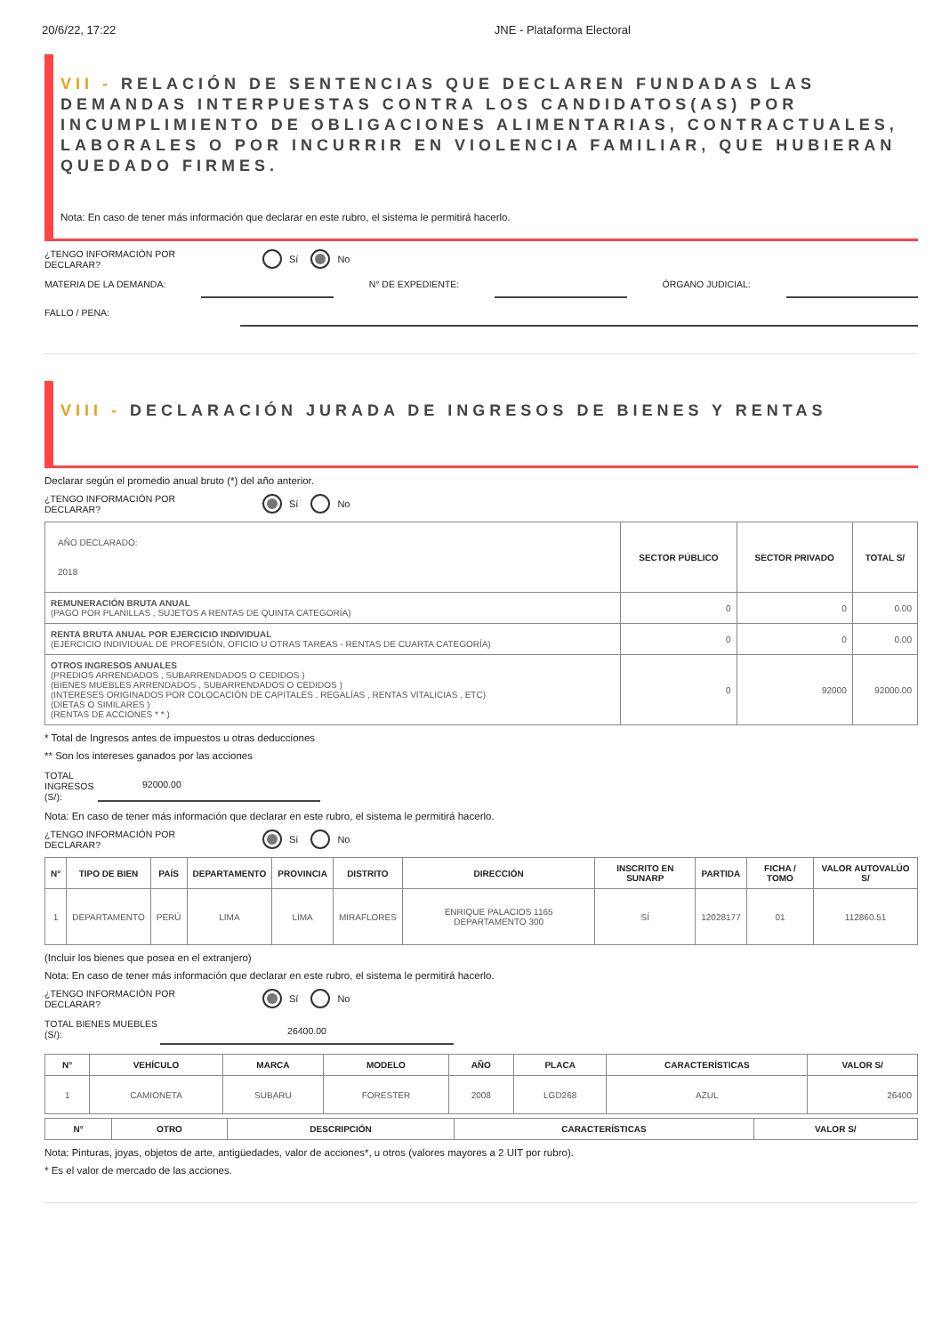20/6/22, 17:22 JNE - Plataforma Electoral
VII - RELACIÓN DE SENTENCIAS QUE DECLAREN FUNDADAS LAS DEMANDAS INTERPUESTAS CONTRA LOS CANDIDATOS(AS) POR INCUMPLIMIENTO DE OBLIGACIONES ALIMENTARIAS, CONTRACTUALES, LABORALES O POR INCURRIR EN VIOLENCIA FAMILIAR, QUE HUBIERAN QUEDADO FIRMES.
Nota: En caso de tener más información que declarar en este rubro, el sistema le permitirá hacerlo.
¿TENGO INFORMACIÓN POR DECLARAR? Sí No
MATERIA DE LA DEMANDA: N° DE EXPEDIENTE: ÓRGANO JUDICIAL:
FALLO / PENA:
VIII - DECLARACIÓN JURADA DE INGRESOS DE BIENES Y RENTAS
Declarar según el promedio anual bruto (*) del año anterior.
¿TENGO INFORMACIÓN POR DECLARAR? Sí No
| AÑO DECLARADO: 2018 | SECTOR PÚBLICO | SECTOR PRIVADO | TOTAL S/ |
| REMUNERACIÓN BRUTA ANUAL (PAGO POR PLANILLAS , SUJETOS A RENTAS DE QUINTA CATEGORÍA) | 0 | 0 | 0.00 |
| RENTA BRUTA ANUAL POR EJERCICIO INDIVIDUAL (EJERCICIO INDIVIDUAL DE PROFESIÓN, OFICIO U OTRAS TAREAS - RENTAS DE CUARTA CATEGORÍA) | 0 | 0 | 0.00 |
| OTROS INGRESOS ANUALES (PREDIOS ARRENDADOS , SUBARRENDADOS O CEDIDOS ) (BIENES MUEBLES ARRENDADOS , SUBARRENDADOS O CEDIDOS ) (INTERESES ORIGINADOS POR COLOCACIÓN DE CAPITALES , REGALÍAS , RENTAS VITALICIAS , ETC) (DIETAS O SIMILARES ) (RENTAS DE ACCIONES * * ) | 0 | 92000 | 92000.00 |
* Total de Ingresos antes de impuestos u otras deducciones
** Son los intereses ganados por las acciones
TOTAL INGRESOS (S/): 92000.00
Nota: En caso de tener más información que declarar en este rubro, el sistema le permitirá hacerlo.
¿TENGO INFORMACIÓN POR DECLARAR? Sí No
| N° | TIPO DE BIEN | PAÍS | DEPARTAMENTO | PROVINCIA | DISTRITO | DIRECCIÓN | INSCRITO EN SUNARP | PARTIDA | FICHA / TOMO | VALOR AUTOVALÚO S/ |
| --- | --- | --- | --- | --- | --- | --- | --- | --- | --- | --- |
| 1 | DEPARTAMENTO | PERÚ | LIMA | LIMA | MIRAFLORES | ENRIQUE PALACIOS 1165 DEPARTAMENTO 300 | SÍ | 12028177 | 01 | 112860.51 |
(Incluir los bienes que posea en el extranjero)
Nota: En caso de tener más información que declarar en este rubro, el sistema le permitirá hacerlo.
¿TENGO INFORMACIÓN POR DECLARAR? Sí No
TOTAL BIENES MUEBLES (S/): 26400.00
| N° | VEHÍCULO | MARCA | MODELO | AÑO | PLACA | CARACTERÍSTICAS | VALOR S/ |
| --- | --- | --- | --- | --- | --- | --- | --- |
| 1 | CAMIONETA | SUBARU | FORESTER | 2008 | LGD268 | AZUL | 26400 |
| N° | OTRO | DESCRIPCIÓN | CARACTERÍSTICAS | VALOR S/ |
| --- | --- | --- | --- | --- |
Nota: Pinturas, joyas, objetos de arte, antigüedades, valor de acciones*, u otros (valores mayores a 2 UIT por rubro).
* Es el valor de mercado de las acciones.